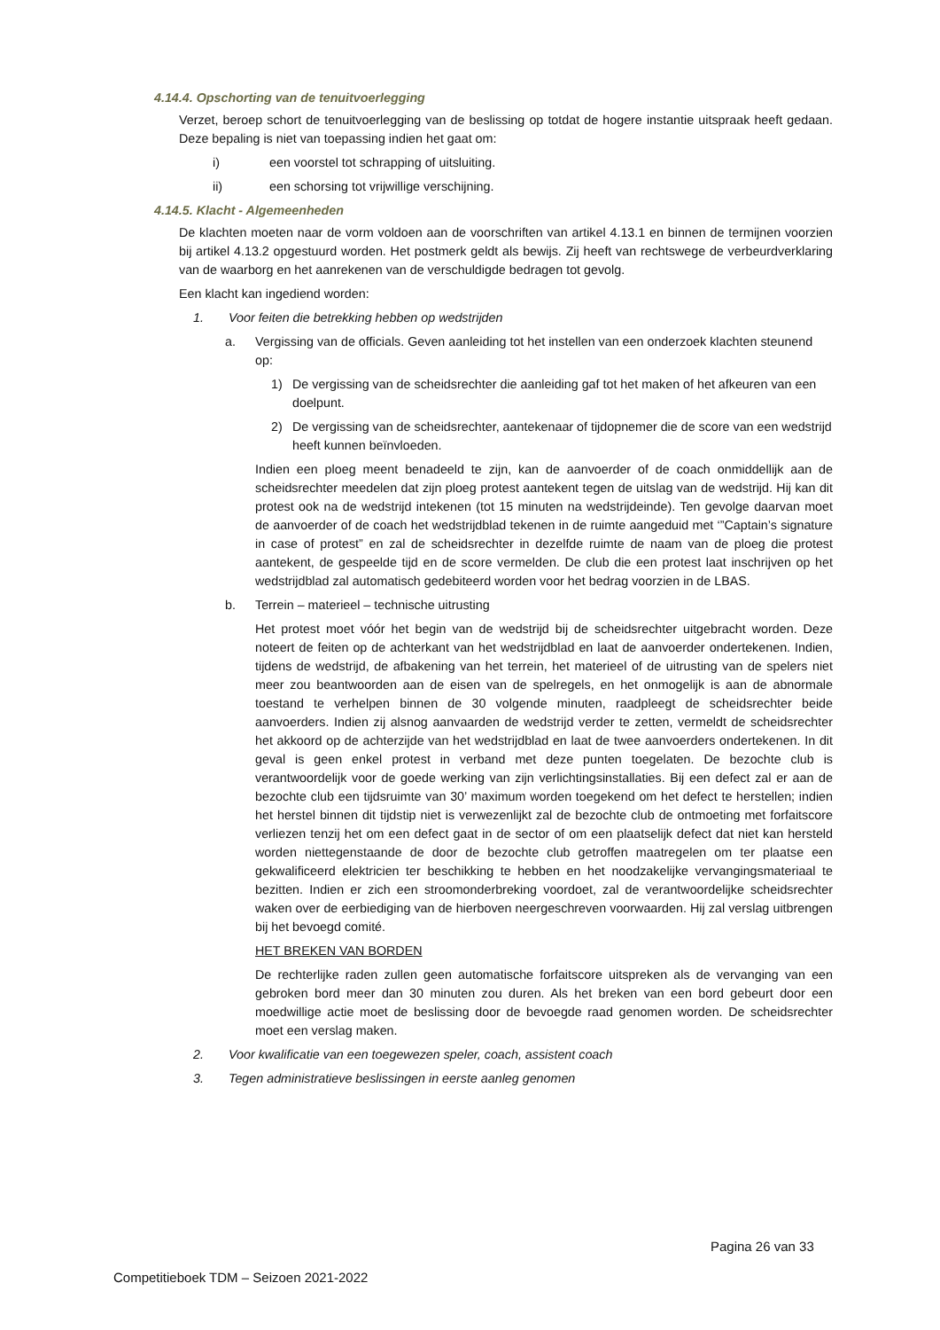4.14.4. Opschorting van de tenuitvoerlegging
Verzet, beroep schort de tenuitvoerlegging van de beslissing op totdat de hogere instantie uitspraak heeft gedaan. Deze bepaling is niet van toepassing indien het gaat om:
i) een voorstel tot schrapping of uitsluiting.
ii) een schorsing tot vrijwillige verschijning.
4.14.5. Klacht - Algemeenheden
De klachten moeten naar de vorm voldoen aan de voorschriften van artikel 4.13.1 en binnen de termijnen voorzien bij artikel 4.13.2 opgestuurd worden. Het postmerk geldt als bewijs. Zij heeft van rechtswege de verbeurdverklaring van de waarborg en het aanrekenen van de verschuldigde bedragen tot gevolg.
Een klacht kan ingediend worden:
1. Voor feiten die betrekking hebben op wedstrijden
a. Vergissing van de officials. Geven aanleiding tot het instellen van een onderzoek klachten steunend op:
1) De vergissing van de scheidsrechter die aanleiding gaf tot het maken of het afkeuren van een doelpunt.
2) De vergissing van de scheidsrechter, aantekenaar of tijdopnemer die de score van een wedstrijd heeft kunnen beïnvloeden.
Indien een ploeg meent benadeeld te zijn, kan de aanvoerder of de coach onmiddellijk aan de scheidsrechter meedelen dat zijn ploeg protest aantekent tegen de uitslag van de wedstrijd. Hij kan dit protest ook na de wedstrijd intekenen (tot 15 minuten na wedstrijdeinde). Ten gevolge daarvan moet de aanvoerder of de coach het wedstrijdblad tekenen in de ruimte aangeduid met ‘”Captain’s signature in case of protest” en zal de scheidsrechter in dezelfde ruimte de naam van de ploeg die protest aantekent, de gespeelde tijd en de score vermelden. De club die een protest laat inschrijven op het wedstrijdblad zal automatisch gedebiteerd worden voor het bedrag voorzien in de LBAS.
b. Terrein – materieel – technische uitrusting
Het protest moet vóór het begin van de wedstrijd bij de scheidsrechter uitgebracht worden. Deze noteert de feiten op de achterkant van het wedstrijdblad en laat de aanvoerder ondertekenen. Indien, tijdens de wedstrijd, de afbakening van het terrein, het materieel of de uitrusting van de spelers niet meer zou beantwoorden aan de eisen van de spelregels, en het onmogelijk is aan de abnormale toestand te verhelpen binnen de 30 volgende minuten, raadpleegt de scheidsrechter beide aanvoerders. Indien zij alsnog aanvaarden de wedstrijd verder te zetten, vermeldt de scheidsrechter het akkoord op de achterzijde van het wedstrijdblad en laat de twee aanvoerders ondertekenen. In dit geval is geen enkel protest in verband met deze punten toegelaten. De bezochte club is verantwoordelijk voor de goede werking van zijn verlichtingsinstallaties. Bij een defect zal er aan de bezochte club een tijdsruimte van 30’ maximum worden toegekend om het defect te herstellen; indien het herstel binnen dit tijdstip niet is verwezenlijkt zal de bezochte club de ontmoeting met forfaitscore verliezen tenzij het om een defect gaat in de sector of om een plaatselijk defect dat niet kan hersteld worden niettegenstaande de door de bezochte club getroffen maatregelen om ter plaatse een gekwalificeerd elektricien ter beschikking te hebben en het noodzakelijke vervangingsmateriaal te bezitten. Indien er zich een stroomonderbreking voordoet, zal de verantwoordelijke scheidsrechter waken over de eerbiediging van de hierboven neergeschreven voorwaarden. Hij zal verslag uitbrengen bij het bevoegd comité.
HET BREKEN VAN BORDEN
De rechterlijke raden zullen geen automatische forfaitscore uitspreken als de vervanging van een gebroken bord meer dan 30 minuten zou duren. Als het breken van een bord gebeurt door een moedwillige actie moet de beslissing door de bevoegde raad genomen worden. De scheidsrechter moet een verslag maken.
2. Voor kwalificatie van een toegewezen speler, coach, assistent coach
3. Tegen administratieve beslissingen in eerste aanleg genomen
Pagina 26 van 33
Competitieboek TDM – Seizoen 2021-2022